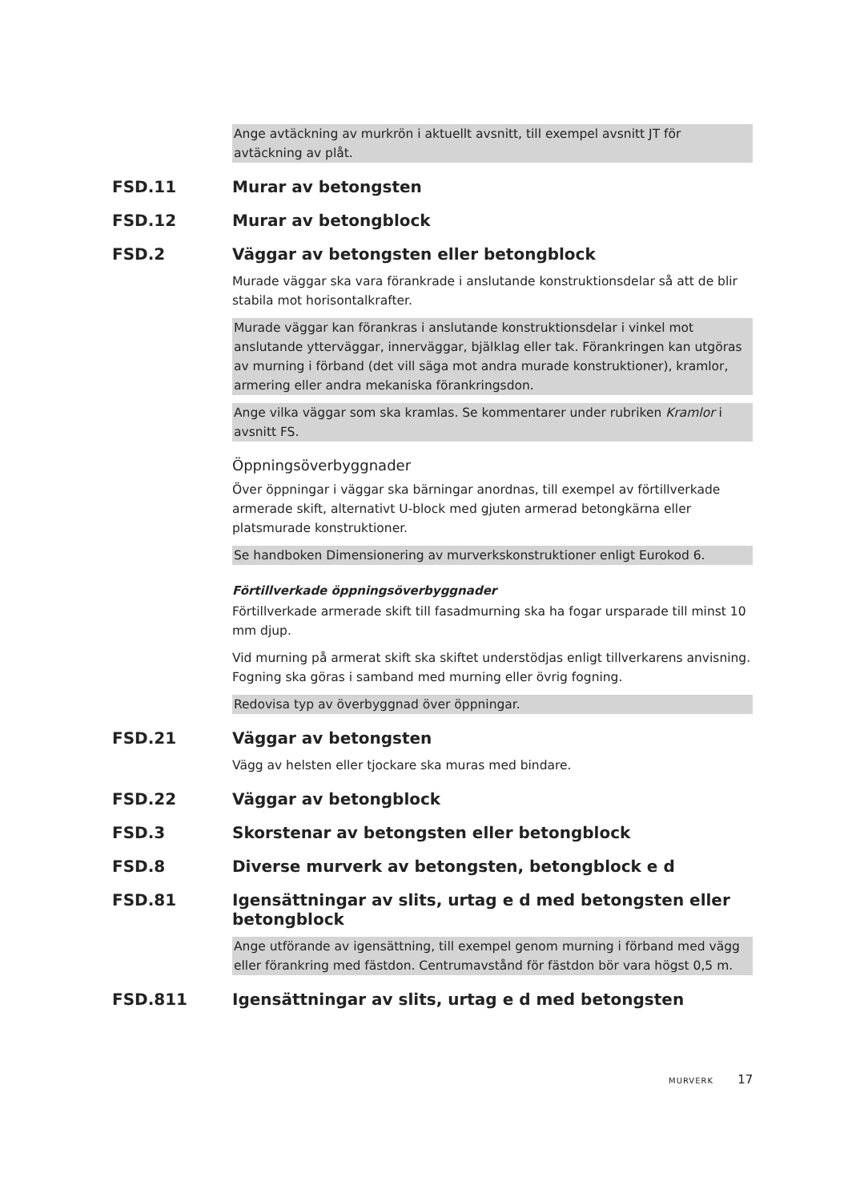Ange avtäckning av murkrön i aktuellt avsnitt, till exempel avsnitt JT för avtäckning av plåt.
FSD.11 Murar av betongsten
FSD.12 Murar av betongblock
FSD.2 Väggar av betongsten eller betongblock
Murade väggar ska vara förankrade i anslutande konstruktionsdelar så att de blir stabila mot horisontalkrafter.
Murade väggar kan förankras i anslutande konstruktionsdelar i vinkel mot anslutande ytterväggar, innerväggar, bjälklag eller tak. Förankringen kan utgöras av murning i förband (det vill säga mot andra murade konstruktioner), kramlor, armering eller andra mekaniska förankringsdon.
Ange vilka väggar som ska kramlas. Se kommentarer under rubriken Kramlor i avsnitt FS.
Öppningsöverbyggnader
Över öppningar i väggar ska bärningar anordnas, till exempel av förtillverkade armerade skift, alternativt U-block med gjuten armerad betongkärna eller platsmurade konstruktioner.
Se handboken Dimensionering av murverkskonstruktioner enligt Eurokod 6.
Förtillverkade öppningsöverbyggnader
Förtillverkade armerade skift till fasadmurning ska ha fogar ursparade till minst 10 mm djup.
Vid murning på armerat skift ska skiftet understödjas enligt tillverkarens anvisning. Fogning ska göras i samband med murning eller övrig fogning.
Redovisa typ av överbyggnad över öppningar.
FSD.21 Väggar av betongsten
Vägg av helsten eller tjockare ska muras med bindare.
FSD.22 Väggar av betongblock
FSD.3 Skorstenar av betongsten eller betongblock
FSD.8 Diverse murverk av betongsten, betongblock e d
FSD.81 Igensättningar av slits, urtag e d med betongsten eller betongblock
Ange utförande av igensättning, till exempel genom murning i förband med vägg eller förankring med fästdon. Centrumavstånd för fästdon bör vara högst 0,5 m.
FSD.811 Igensättningar av slits, urtag e d med betongsten
MURVERK 17